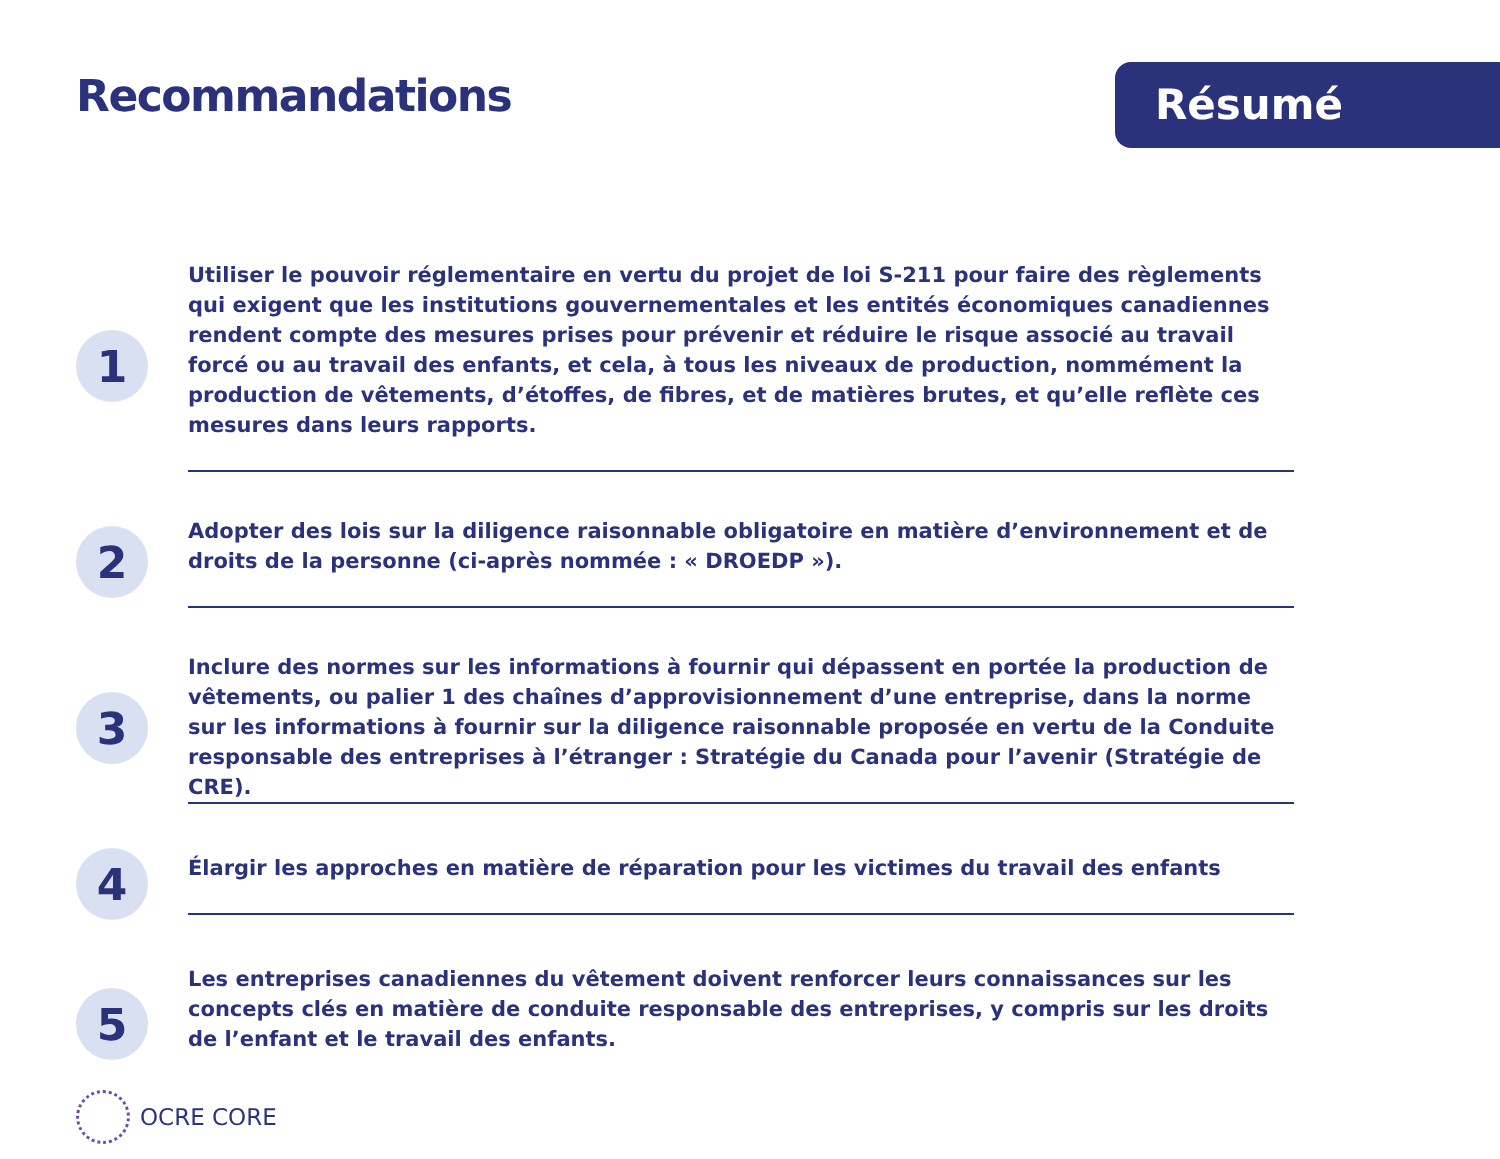Recommandations
Résumé
1
Utiliser le pouvoir réglementaire en vertu du projet de loi S-211 pour faire des règlements qui exigent que les institutions gouvernementales et les entités économiques canadiennes rendent compte des mesures prises pour prévenir et réduire le risque associé au travail forcé ou au travail des enfants, et cela, à tous les niveaux de production, nommément la production de vêtements, d’étoffes, de fibres, et de matières brutes, et qu’elle reflète ces mesures dans leurs rapports.
2
Adopter des lois sur la diligence raisonnable obligatoire en matière d’environnement et de droits de la personne (ci-après nommée : « DROEDP »).
3
Inclure des normes sur les informations à fournir qui dépassent en portée la production de vêtements, ou palier 1 des chaînes d’approvisionnement d’une entreprise, dans la norme sur les informations à fournir sur la diligence raisonnable proposée en vertu de la Conduite responsable des entreprises à l’étranger : Stratégie du Canada pour l’avenir (Stratégie de CRE).
4
Élargir les approches en matière de réparation pour les victimes du travail des enfants
5
Les entreprises canadiennes du vêtement doivent renforcer leurs connaissances sur les concepts clés en matière de conduite responsable des entreprises, y compris sur les droits de l’enfant et le travail des enfants.
OCRE CORE